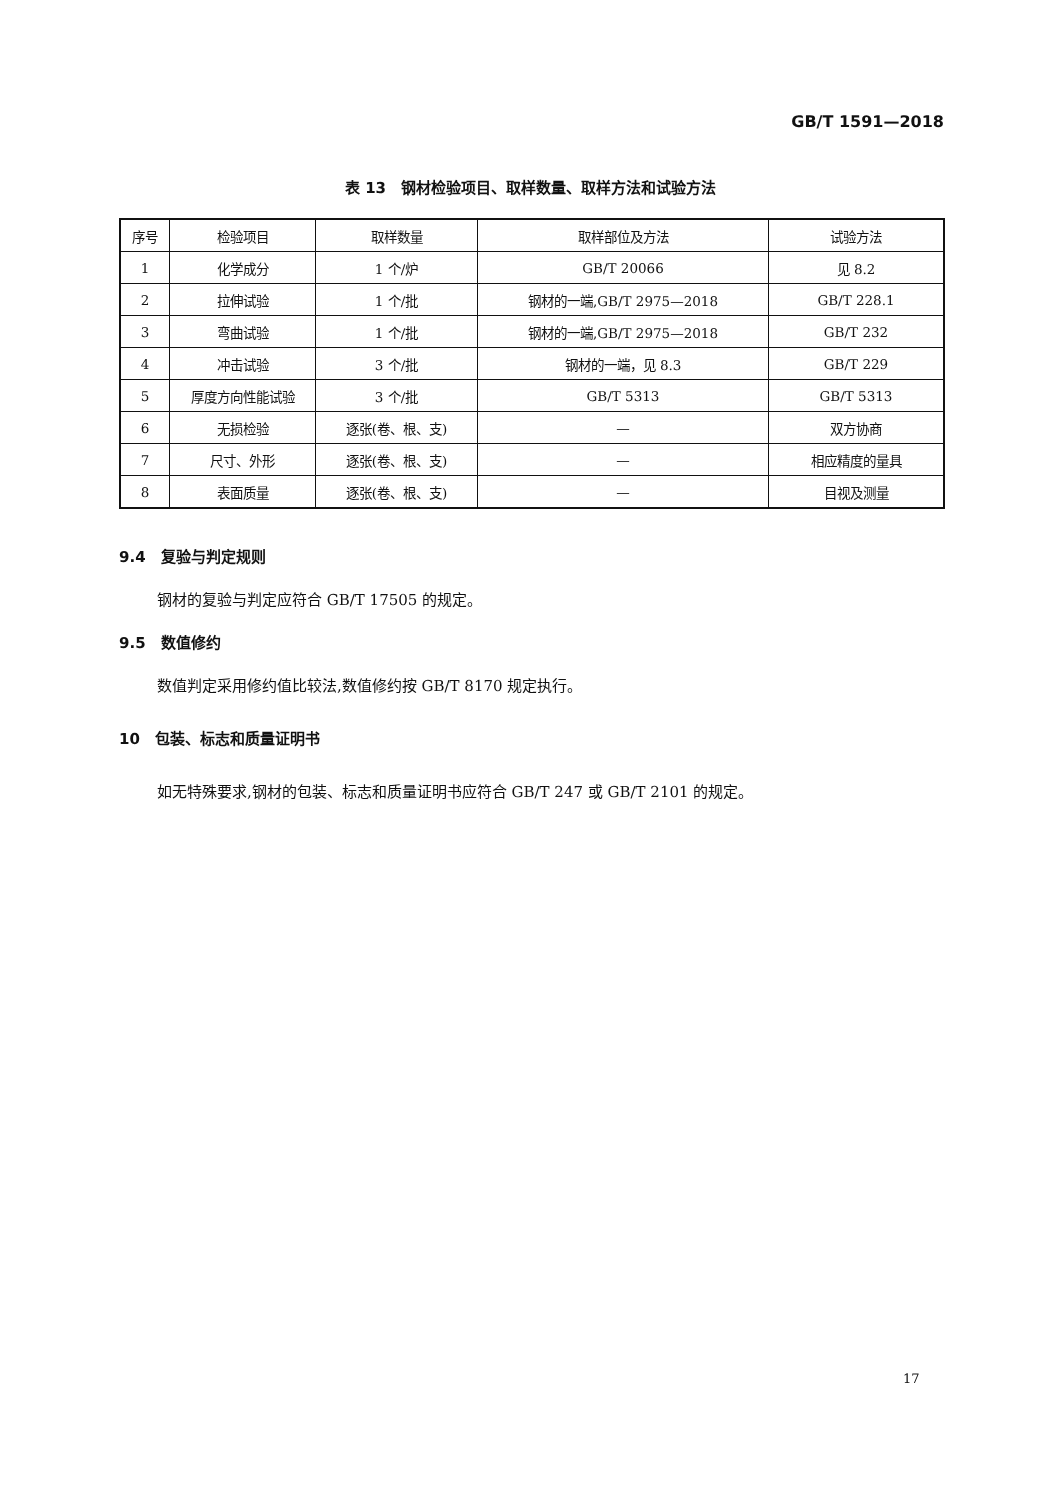GB/T 1591—2018
表 13　钢材检验项目、取样数量、取样方法和试验方法
| 序号 | 检验项目 | 取样数量 | 取样部位及方法 | 试验方法 |
| --- | --- | --- | --- | --- |
| 1 | 化学成分 | 1 个/炉 | GB/T 20066 | 见 8.2 |
| 2 | 拉伸试验 | 1 个/批 | 钢材的一端,GB/T 2975—2018 | GB/T 228.1 |
| 3 | 弯曲试验 | 1 个/批 | 钢材的一端,GB/T 2975—2018 | GB/T 232 |
| 4 | 冲击试验 | 3 个/批 | 钢材的一端，见 8.3 | GB/T 229 |
| 5 | 厚度方向性能试验 | 3 个/批 | GB/T 5313 | GB/T 5313 |
| 6 | 无损检验 | 逐张(卷、根、支) | — | 双方协商 |
| 7 | 尺寸、外形 | 逐张(卷、根、支) | — | 相应精度的量具 |
| 8 | 表面质量 | 逐张(卷、根、支) | — | 目视及测量 |
9.4　复验与判定规则
钢材的复验与判定应符合 GB/T 17505 的规定。
9.5　数值修约
数值判定采用修约值比较法,数值修约按 GB/T 8170 规定执行。
10　包装、标志和质量证明书
如无特殊要求,钢材的包装、标志和质量证明书应符合 GB/T 247 或 GB/T 2101 的规定。
17